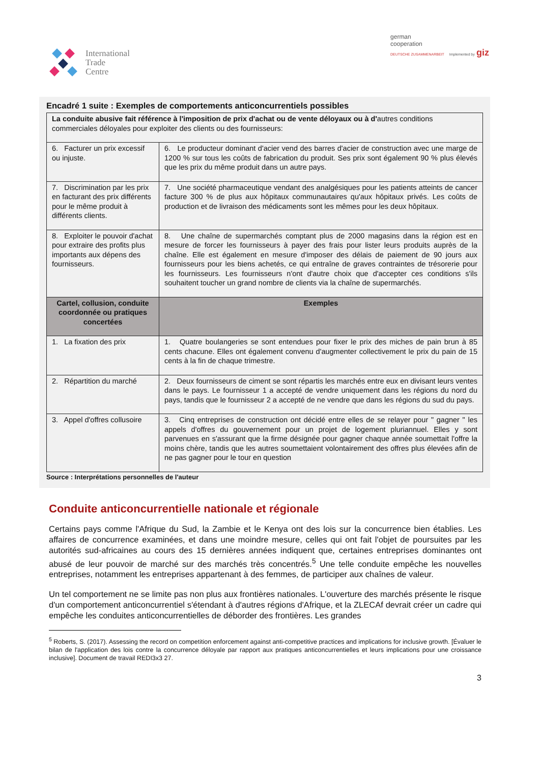International
Trade
Centre
german
cooperation
DEUTSCHE ZUSAMMENARBEIT Implemented by giz
Encadré 1 suite : Exemples de comportements anticoncurrentiels possibles
| La conduite abusive fait référence à l'imposition de prix d'achat ou de vente déloyaux ou à d' autres conditions commerciales déloyales pour exploiter des clients ou des fournisseurs: | |
| 6. Facturer un prix excessif ou injuste. | 6. Le producteur dominant d'acier vend des barres d'acier de construction avec une marge de 1200 % sur tous les coûts de fabrication du produit. Ses prix sont également 90 % plus élevés que les prix du même produit dans un autre pays. |
| 7. Discrimination par les prix en facturant des prix différents pour le même produit à différents clients. | 7. Une société pharmaceutique vendant des analgésiques pour les patients atteints de cancer facture 300 % de plus aux hôpitaux communautaires qu'aux hôpitaux privés. Les coûts de production et de livraison des médicaments sont les mêmes pour les deux hôpitaux. |
| 8. Exploiter le pouvoir d'achat pour extraire des profits plus importants aux dépens des fournisseurs. | 8. Une chaîne de supermarchés comptant plus de 2000 magasins dans la région est en mesure de forcer les fournisseurs à payer des frais pour lister leurs produits auprès de la chaîne. Elle est également en mesure d'imposer des délais de paiement de 90 jours aux fournisseurs pour les biens achetés, ce qui entraîne de graves contraintes de trésorerie pour les fournisseurs. Les fournisseurs n'ont d'autre choix que d'accepter ces conditions s'ils souhaitent toucher un grand nombre de clients via la chaîne de supermarchés. |
| Cartel, collusion, conduite coordonnée ou pratiques concertées | Exemples |
| 1. La fixation des prix | 1. Quatre boulangeries se sont entendues pour fixer le prix des miches de pain brun à 85 cents chacune. Elles ont également convenu d'augmenter collectivement le prix du pain de 15 cents à la fin de chaque trimestre. |
| 2. Répartition du marché | 2. Deux fournisseurs de ciment se sont répartis les marchés entre eux en divisant leurs ventes dans le pays. Le fournisseur 1 a accepté de vendre uniquement dans les régions du nord du pays, tandis que le fournisseur 2 a accepté de ne vendre que dans les régions du sud du pays. |
| 3. Appel d'offres collusoire | 3. Cinq entreprises de construction ont décidé entre elles de se relayer pour " gagner " les appels d'offres du gouvernement pour un projet de logement pluriannuel. Elles y sont parvenues en s'assurant que la firme désignée pour gagner chaque année soumettait l'offre la moins chère, tandis que les autres soumettaient volontairement des offres plus élevées afin de ne pas gagner pour le tour en question |
Source : Interprétations personnelles de l'auteur
Conduite anticoncurrentielle nationale et régionale
Certains pays comme l'Afrique du Sud, la Zambie et le Kenya ont des lois sur la concurrence bien établies. Les affaires de concurrence examinées, et dans une moindre mesure, celles qui ont fait l'objet de poursuites par les autorités sud-africaines au cours des 15 dernières années indiquent que, certaines entreprises dominantes ont abusé de leur pouvoir de marché sur des marchés très concentrés.<sup>5</sup> Une telle conduite empêche les nouvelles entreprises, notamment les entreprises appartenant à des femmes, de participer aux chaînes de valeur.
Un tel comportement ne se limite pas non plus aux frontières nationales. L'ouverture des marchés présente le risque d'un comportement anticoncurrentiel s'étendant à d'autres régions d'Afrique, et la ZLECAf devrait créer un cadre qui empêche les conduites anticoncurrentielles de déborder des frontières. Les grandes
<sup>5</sup> Roberts, S. (2017). Assessing the record on competition enforcement against anti-competitive practices and implications for inclusive growth. [Évaluer le bilan de l'application des lois contre la concurrence déloyale par rapport aux pratiques anticoncurrentielles et leurs implications pour une croissance inclusive]. Document de travail REDI3x3 27.
3